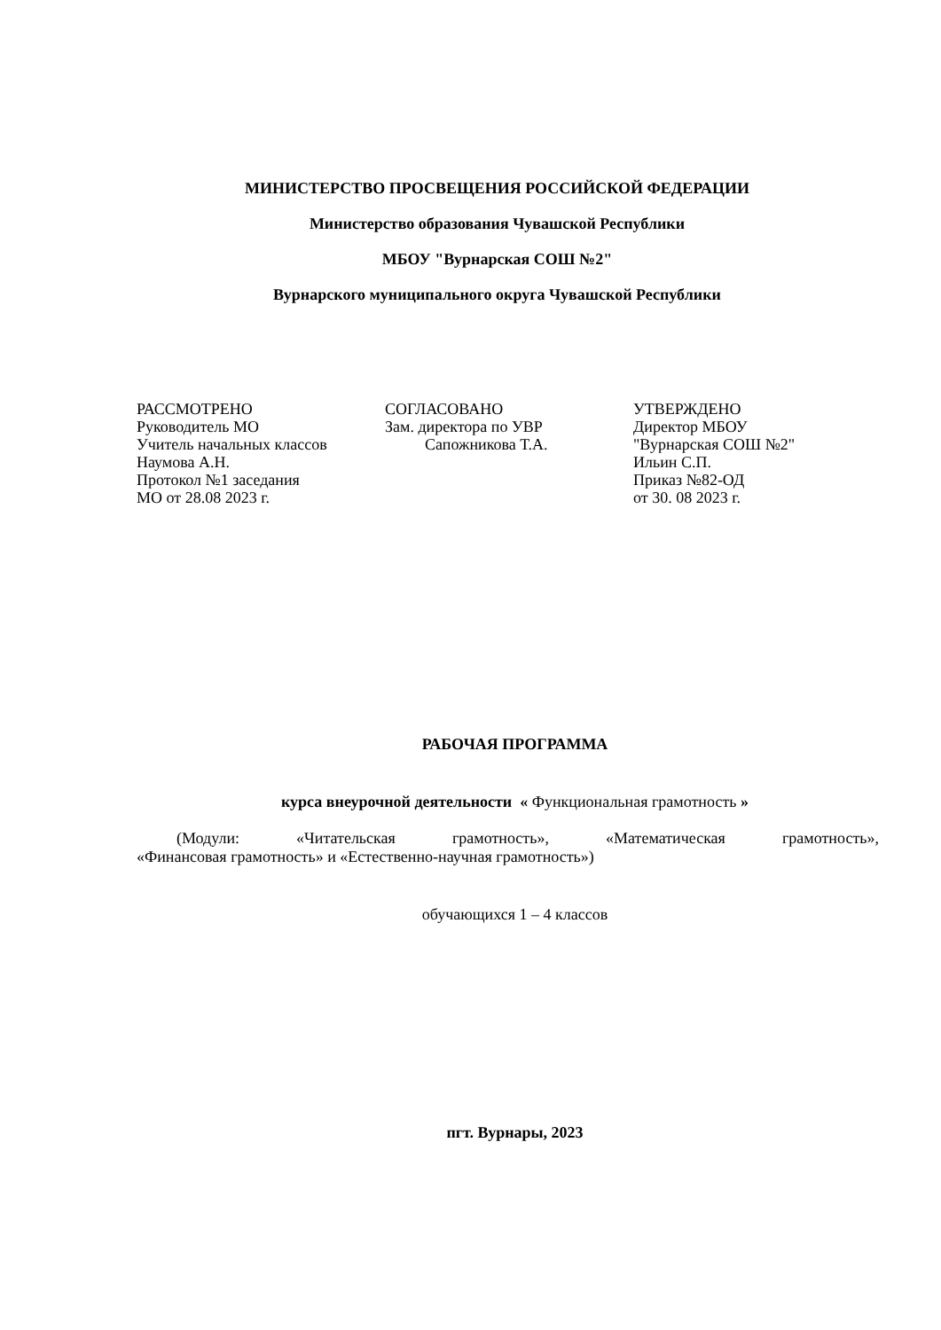МИНИСТЕРСТВО ПРОСВЕЩЕНИЯ РОССИЙСКОЙ ФЕДЕРАЦИИ
Министерство образования Чувашской Республики
МБОУ "Вурнарская СОШ №2"
Вурнарского муниципального округа Чувашской Республики
РАССМОТРЕНО
Руководитель МО
Учитель начальных классов
Наумова А.Н.
Протокол №1 заседания
МО от 28.08 2023 г.
СОГЛАСОВАНО
Зам. директора по УВР
Сапожникова Т.А.
УТВЕРЖДЕНО
Директор МБОУ
"Вурнарская СОШ №2"
Ильин С.П.
Приказ №82-ОД
от 30. 08 2023 г.
РАБОЧАЯ ПРОГРАММА
курса внеурочной деятельности « Функциональная грамотность »
(Модули: «Читательская грамотность», «Математическая грамотность»,
«Финансовая грамотность» и «Естественно-научная грамотность»)
обучающихся 1 – 4 классов
пгт. Вурнары, 2023